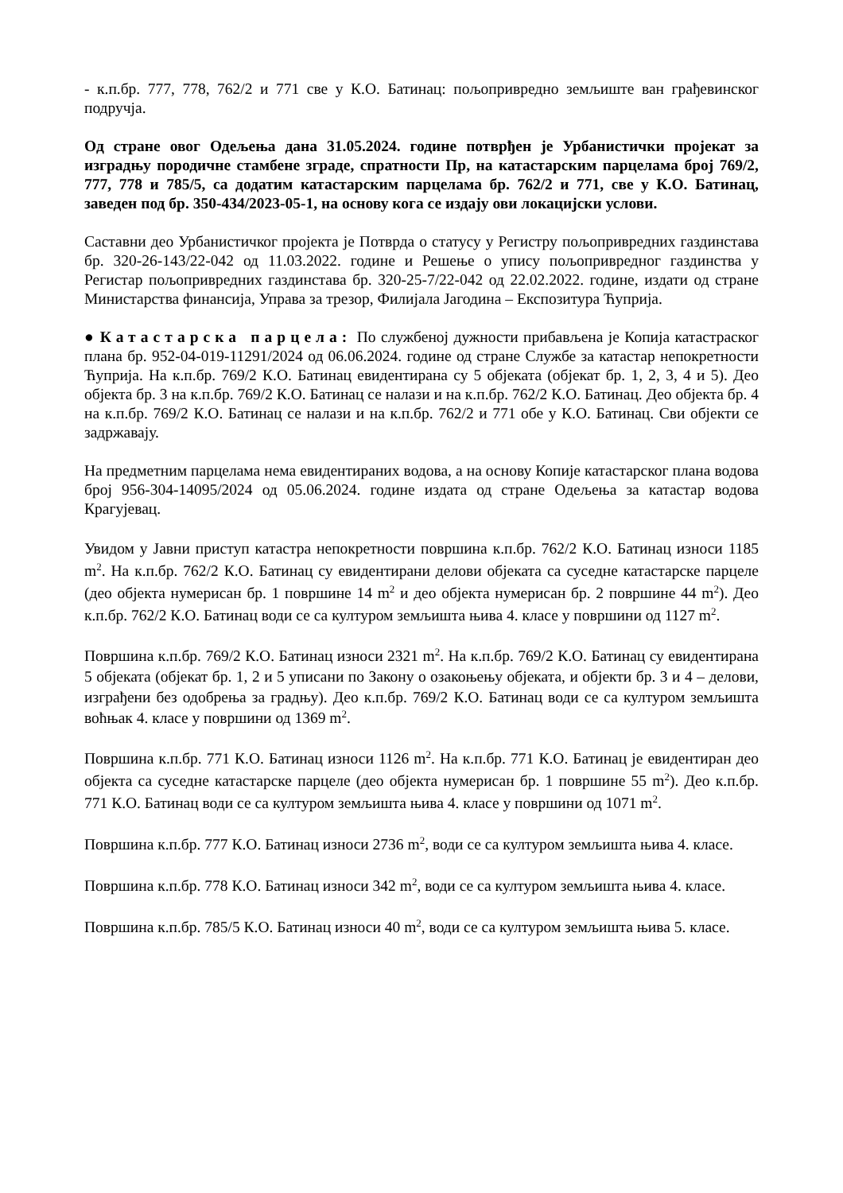- к.п.бр. 777, 778, 762/2 и 771 све у К.О. Батинац: пољопривредно земљиште ван грађевинског подручја.
Од стране овог Одељења дана 31.05.2024. године потврђен је Урбанистички пројекат за изградњу породичне стамбене зграде, спратности Пр, на катастарским парцелама број 769/2, 777, 778 и 785/5, са додатим катастарским парцелама бр. 762/2 и 771, све у К.О. Батинац, заведен под бр. 350-434/2023-05-1, на основу кога се издају ови локацијски услови.
Саставни део Урбанистичког пројекта је Потврда о статусу у Регистру пољопривредних газдинстава бр. 320-26-143/22-042 од 11.03.2022. године и Решење о упису пољопривредног газдинства у Регистар пољопривредних газдинстава бр. 320-25-7/22-042 од 22.02.2022. године, издати од стране Министарства финансија, Управа за трезор, Филијала Јагодина – Експозитура Ћуприја.
● Катастарска парцела: По службеној дужности прибављена је Копија катастраског плана бр. 952-04-019-11291/2024 од 06.06.2024. године од стране Службе за катастар непокретности Ћуприја. На к.п.бр. 769/2 К.О. Батинац евидентирана су 5 објеката (објекат бр. 1, 2, 3, 4 и 5). Део објекта бр. 3 на к.п.бр. 769/2 К.О. Батинац се налази и на к.п.бр. 762/2 К.О. Батинац. Део објекта бр. 4 на к.п.бр. 769/2 К.О. Батинац се налази и на к.п.бр. 762/2 и 771 обе у К.О. Батинац. Сви објекти се задржавају.
На предметним парцелама нема евидентираних водова, а на основу Копије катастарског плана водова број 956-304-14095/2024 од 05.06.2024. године издата од стране Одељења за катастар водова Крагујевац.
Увидом у Јавни приступ катастра непокретности површина к.п.бр. 762/2 К.О. Батинац износи 1185 m<sup>2</sup>. На к.п.бр. 762/2 К.О. Батинац су евидентирани делови објеката са суседне катастарске парцеле (део објекта нумерисан бр. 1 површине 14 m<sup>2</sup> и део објекта нумерисан бр. 2 површине 44 m<sup>2</sup>). Део к.п.бр. 762/2 К.О. Батинац води се са културом земљишта њива 4. класе у површини од 1127 m<sup>2</sup>.
Површина к.п.бр. 769/2 К.О. Батинац износи 2321 m<sup>2</sup>. На к.п.бр. 769/2 К.О. Батинац су евидентирана 5 објеката (објекат бр. 1, 2 и 5 уписани по Закону о озакоњењу објеката, и објекти бр. 3 и 4 – делови, изграђени без одобрења за градњу). Део к.п.бр. 769/2 К.О. Батинац води се са културом земљишта воћњак 4. класе у површини од 1369 m<sup>2</sup>.
Површина к.п.бр. 771 К.О. Батинац износи 1126 m<sup>2</sup>. На к.п.бр. 771 К.О. Батинац је евидентиран део објекта са суседне катастарске парцеле (део објекта нумерисан бр. 1 површине 55 m<sup>2</sup>). Део к.п.бр. 771 К.О. Батинац води се са културом земљишта њива 4. класе у површини од 1071 m<sup>2</sup>.
Површина к.п.бр. 777 К.О. Батинац износи 2736 m<sup>2</sup>, води се са културом земљишта њива 4. класе.
Површина к.п.бр. 778 К.О. Батинац износи 342 m<sup>2</sup>, води се са културом земљишта њива 4. класе.
Површина к.п.бр. 785/5 К.О. Батинац износи 40 m<sup>2</sup>, води се са културом земљишта њива 5. класе.